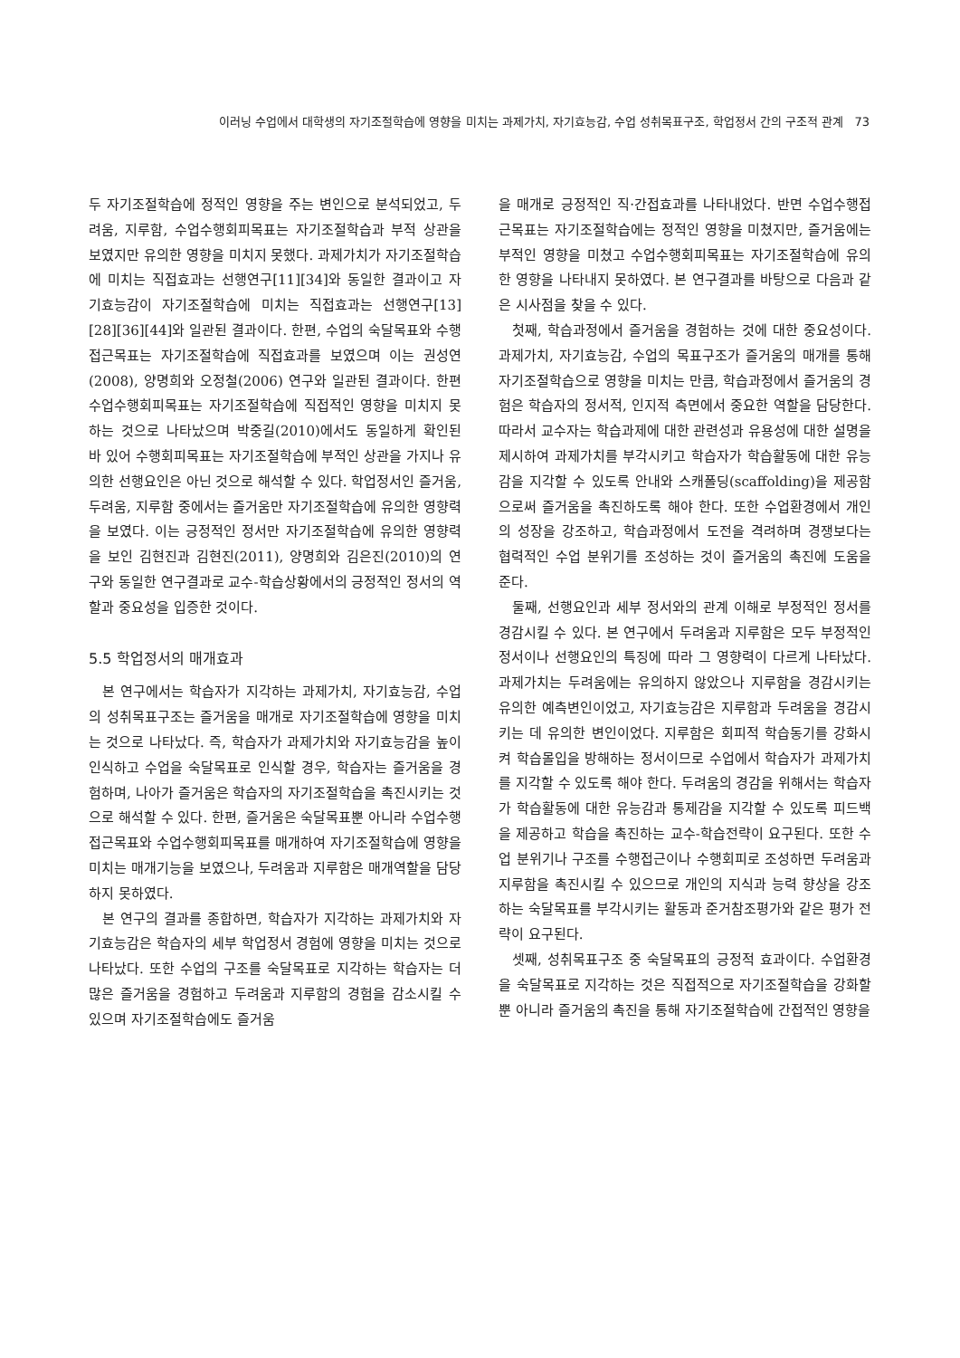이러닝 수업에서 대학생의 자기조절학습에 영향을 미치는 과제가치, 자기효능감, 수업 성취목표구조, 학업정서 간의 구조적 관계 73
두 자기조절학습에 정적인 영향을 주는 변인으로 분석되었고, 두려움, 지루함, 수업수행회피목표는 자기조절학습과 부적 상관을 보였지만 유의한 영향을 미치지 못했다. 과제가치가 자기조절학습에 미치는 직접효과는 선행연구[11][34]와 동일한 결과이고 자기효능감이 자기조절학습에 미치는 직접효과는 선행연구[13][28][36][44]와 일관된 결과이다. 한편, 수업의 숙달목표와 수행접근목표는 자기조절학습에 직접효과를 보였으며 이는 권성연(2008), 양명희와 오정철(2006) 연구와 일관된 결과이다. 한편 수업수행회피목표는 자기조절학습에 직접적인 영향을 미치지 못하는 것으로 나타났으며 박중길(2010)에서도 동일하게 확인된 바 있어 수행회피목표는 자기조절학습에 부적인 상관을 가지나 유의한 선행요인은 아닌 것으로 해석할 수 있다. 학업정서인 즐거움, 두려움, 지루함 중에서는 즐거움만 자기조절학습에 유의한 영향력을 보였다. 이는 긍정적인 정서만 자기조절학습에 유의한 영향력을 보인 김현진과 김현진(2011), 양명희와 김은진(2010)의 연구와 동일한 연구결과로 교수-학습상황에서의 긍정적인 정서의 역할과 중요성을 입증한 것이다.
5.5 학업정서의 매개효과
본 연구에서는 학습자가 지각하는 과제가치, 자기효능감, 수업의 성취목표구조는 즐거움을 매개로 자기조절학습에 영향을 미치는 것으로 나타났다. 즉, 학습자가 과제가치와 자기효능감을 높이 인식하고 수업을 숙달목표로 인식할 경우, 학습자는 즐거움을 경험하며, 나아가 즐거움은 학습자의 자기조절학습을 촉진시키는 것으로 해석할 수 있다. 한편, 즐거움은 숙달목표뿐 아니라 수업수행접근목표와 수업수행회피목표를 매개하여 자기조절학습에 영향을 미치는 매개기능을 보였으나, 두려움과 지루함은 매개역할을 담당하지 못하였다.
본 연구의 결과를 종합하면, 학습자가 지각하는 과제가치와 자기효능감은 학습자의 세부 학업정서 경험에 영향을 미치는 것으로 나타났다. 또한 수업의 구조를 숙달목표로 지각하는 학습자는 더 많은 즐거움을 경험하고 두려움과 지루함의 경험을 감소시킬 수 있으며 자기조절학습에도 즐거움
을 매개로 긍정적인 직·간접효과를 나타내었다. 반면 수업수행접근목표는 자기조절학습에는 정적인 영향을 미쳤지만, 즐거움에는 부적인 영향을 미쳤고 수업수행회피목표는 자기조절학습에 유의한 영향을 나타내지 못하였다. 본 연구결과를 바탕으로 다음과 같은 시사점을 찾을 수 있다.
첫째, 학습과정에서 즐거움을 경험하는 것에 대한 중요성이다. 과제가치, 자기효능감, 수업의 목표구조가 즐거움의 매개를 통해 자기조절학습으로 영향을 미치는 만큼, 학습과정에서 즐거움의 경험은 학습자의 정서적, 인지적 측면에서 중요한 역할을 담당한다. 따라서 교수자는 학습과제에 대한 관련성과 유용성에 대한 설명을 제시하여 과제가치를 부각시키고 학습자가 학습활동에 대한 유능감을 지각할 수 있도록 안내와 스캐폴딩(scaffolding)을 제공함으로써 즐거움을 촉진하도록 해야 한다. 또한 수업환경에서 개인의 성장을 강조하고, 학습과정에서 도전을 격려하며 경쟁보다는 협력적인 수업 분위기를 조성하는 것이 즐거움의 촉진에 도움을 준다.
둘째, 선행요인과 세부 정서와의 관계 이해로 부정적인 정서를 경감시킬 수 있다. 본 연구에서 두려움과 지루함은 모두 부정적인 정서이나 선행요인의 특징에 따라 그 영향력이 다르게 나타났다. 과제가치는 두려움에는 유의하지 않았으나 지루함을 경감시키는 유의한 예측변인이었고, 자기효능감은 지루함과 두려움을 경감시키는 데 유의한 변인이었다. 지루함은 회피적 학습동기를 강화시켜 학습몰입을 방해하는 정서이므로 수업에서 학습자가 과제가치를 지각할 수 있도록 해야 한다. 두려움의 경감을 위해서는 학습자가 학습활동에 대한 유능감과 통제감을 지각할 수 있도록 피드백을 제공하고 학습을 촉진하는 교수-학습전략이 요구된다. 또한 수업 분위기나 구조를 수행접근이나 수행회피로 조성하면 두려움과 지루함을 촉진시킬 수 있으므로 개인의 지식과 능력 향상을 강조하는 숙달목표를 부각시키는 활동과 준거참조평가와 같은 평가 전략이 요구된다.
셋째, 성취목표구조 중 숙달목표의 긍정적 효과이다. 수업환경을 숙달목표로 지각하는 것은 직접적으로 자기조절학습을 강화할 뿐 아니라 즐거움의 촉진을 통해 자기조절학습에 간접적인 영향을